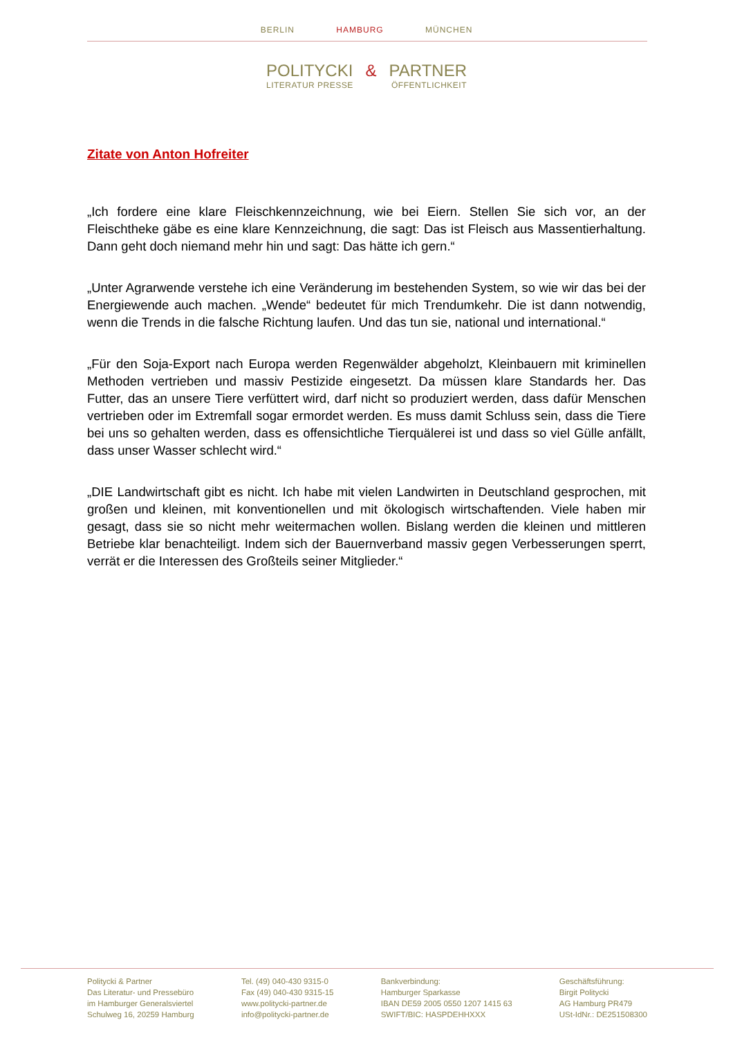BERLIN HAMBURG MÜNCHEN
POLITYCKI & PARTNER
LITERATUR PRESSE ÖFFENTLICHKEIT
Zitate von Anton Hofreiter
„Ich fordere eine klare Fleischkennzeichnung, wie bei Eiern. Stellen Sie sich vor, an der Fleischtheke gäbe es eine klare Kennzeichnung, die sagt: Das ist Fleisch aus Massentierhaltung. Dann geht doch niemand mehr hin und sagt: Das hätte ich gern.“
„Unter Agrarwende verstehe ich eine Veränderung im bestehenden System, so wie wir das bei der Energiewende auch machen. „Wende“ bedeutet für mich Trendumkehr. Die ist dann notwendig, wenn die Trends in die falsche Richtung laufen. Und das tun sie, national und international.“
„Für den Soja-Export nach Europa werden Regenwälder abgeholzt, Kleinbauern mit kriminellen Methoden vertrieben und massiv Pestizide eingesetzt. Da müssen klare Standards her. Das Futter, das an unsere Tiere verfüttert wird, darf nicht so produziert werden, dass dafür Menschen vertrieben oder im Extremfall sogar ermordet werden. Es muss damit Schluss sein, dass die Tiere bei uns so gehalten werden, dass es offensichtliche Tierquälerei ist und dass so viel Gülle anfällt, dass unser Wasser schlecht wird.“
„DIE Landwirtschaft gibt es nicht. Ich habe mit vielen Landwirten in Deutschland gesprochen, mit großen und kleinen, mit konventionellen und mit ökologisch wirtschaftenden. Viele haben mir gesagt, dass sie so nicht mehr weitermachen wollen. Bislang werden die kleinen und mittleren Betriebe klar benachteiligt. Indem sich der Bauernverband massiv gegen Verbesserungen sperrt, verrät er die Interessen des Großteils seiner Mitglieder.“
Politycki & Partner
Das Literatur- und Pressebüro
im Hamburger Generalsviertel
Schulweg 16, 20259 Hamburg
Tel. (49) 040-430 9315-0
Fax (49) 040-430 9315-15
www.politycki-partner.de
info@politycki-partner.de
Bankverbindung:
Hamburger Sparkasse
IBAN DE59 2005 0550 1207 1415 63
SWIFT/BIC: HASPDEHHXXX
Geschäftsführung:
Birgit Politycki
AG Hamburg PR479
USt-IdNr.: DE251508300